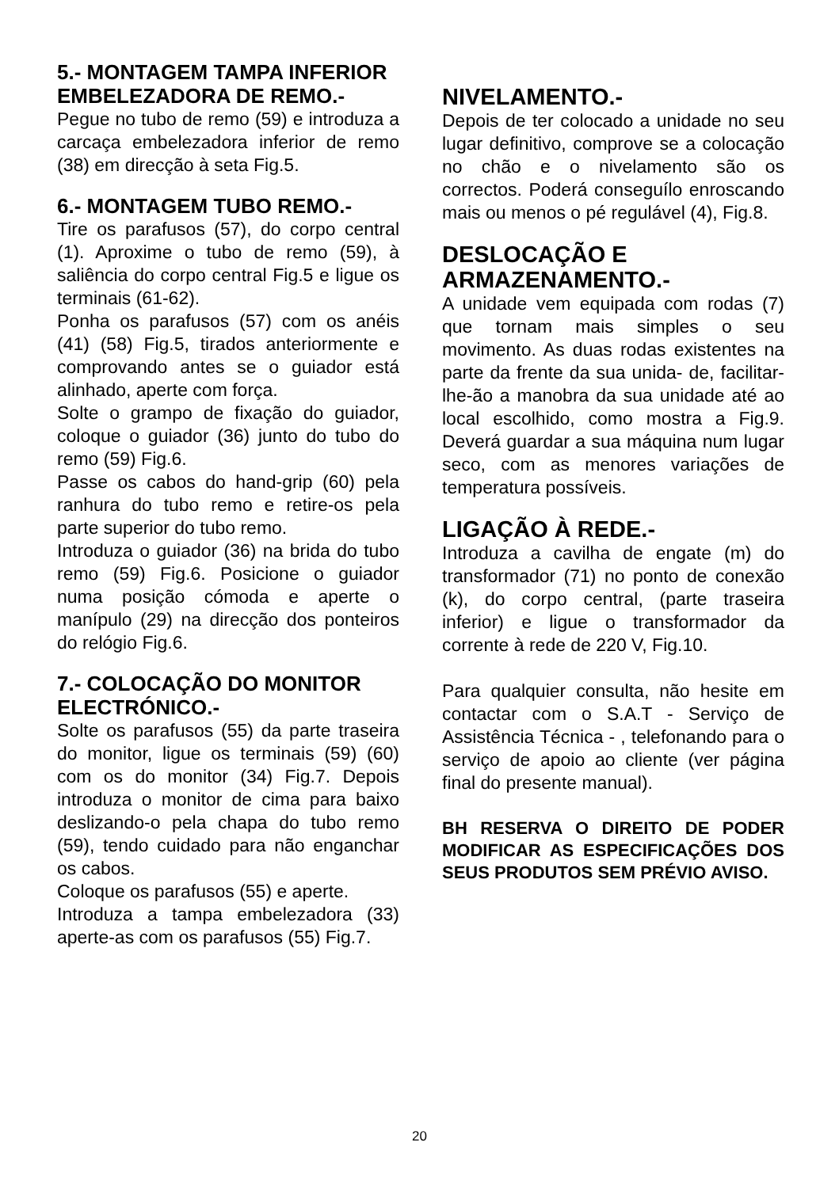5.- MONTAGEM TAMPA INFERIOR EMBELEZADORA DE REMO.-
Pegue no tubo de remo (59) e introduza a carcaça embelezadora inferior de remo (38) em direcção à seta Fig.5.
6.- MONTAGEM TUBO REMO.-
Tire os parafusos (57), do corpo central (1). Aproxime o tubo de remo (59), à saliência do corpo central Fig.5 e ligue os terminais (61-62).
Ponha os parafusos (57) com os anéis (41) (58) Fig.5, tirados anteriormente e comprovando antes se o guiador está alinhado, aperte com força.
Solte o grampo de fixação do guiador, coloque o guiador (36) junto do tubo do remo (59) Fig.6.
Passe os cabos do hand-grip (60) pela ranhura do tubo remo e retire-os pela parte superior do tubo remo.
Introduza o guiador (36) na brida do tubo remo (59) Fig.6. Posicione o guiador numa posição cómoda e aperte o manípulo (29) na direcção dos ponteiros do relógio Fig.6.
7.- COLOCAÇÃO DO MONITOR ELECTRÓNICO.-
Solte os parafusos (55) da parte traseira do monitor, ligue os terminais (59) (60) com os do monitor (34) Fig.7. Depois introduza o monitor de cima para baixo deslizando-o pela chapa do tubo remo (59), tendo cuidado para não enganchar os cabos.
Coloque os parafusos (55) e aperte.
Introduza a tampa embelezadora (33) aperte-as com os parafusos (55) Fig.7.
NIVELAMENTO.-
Depois de ter colocado a unidade no seu lugar definitivo, comprove se a colocação no chão e o nivelamento são os correctos. Poderá conseguílo enroscando mais ou menos o pé regulável (4), Fig.8.
DESLOCAÇÃO E ARMAZENAMENTO.-
A unidade vem equipada com rodas (7) que tornam mais simples o seu movimento. As duas rodas existentes na parte da frente da sua unida- de, facilitar-lhe-ão a manobra da sua unidade até ao local escolhido, como mostra a Fig.9. Deverá guardar a sua máquina num lugar seco, com as menores variações de temperatura possíveis.
LIGAÇÃO À REDE.-
Introduza a cavilha de engate (m) do transformador (71) no ponto de conexão (k), do corpo central, (parte traseira inferior) e ligue o transformador da corrente à rede de 220 V, Fig.10.
Para qualquier consulta, não hesite em contactar com o S.A.T - Serviço de Assistência Técnica - , telefonando para o serviço de apoio ao cliente (ver página final do presente manual).
BH RESERVA O DIREITO DE PODER MODIFICAR AS ESPECIFICAÇÕES DOS SEUS PRODUTOS SEM PRÉVIO AVISO.
20